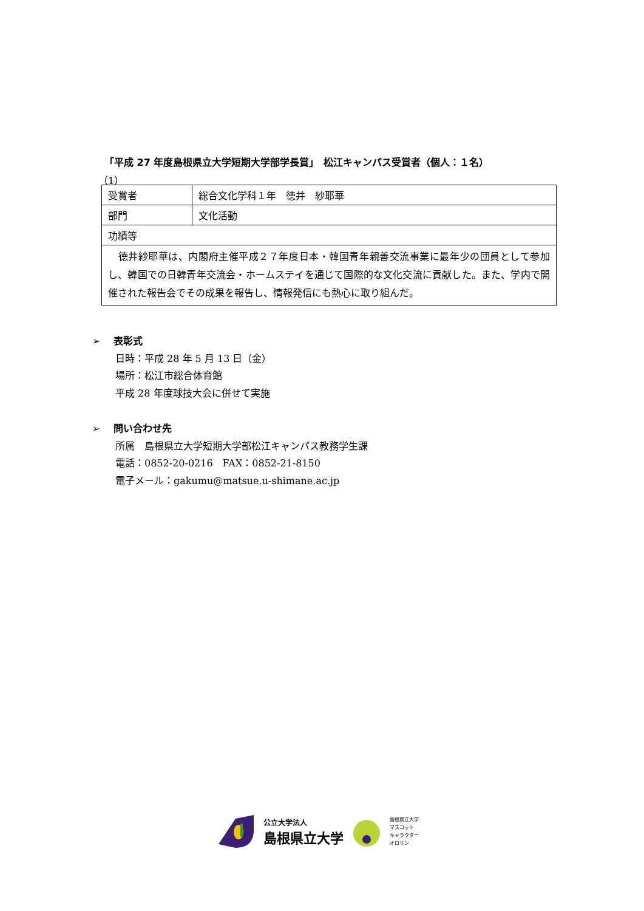「平成 27 年度島根県立大学短期大学部学長賞」　松江キャンパス受賞者（個人：１名）
（1）
| 受賞者 | 総合文化学科１年 徳井 紗耶華 |
| 部門 | 文化活動 |
| 功績等 | |
| 徳井紗耶華は、内閣府主催平成２７年度日本・韓国青年親善交流事業に最年少の団員として参加し、韓国での日韓青年交流会・ホームステイを通じて国際的な文化交流に貢献した。また、学内で開催された報告会でその成果を報告し、情報発信にも熱心に取り組んだ。 | |
➢　 表彰式
日時：平成 28 年 5 月 13 日（金）
場所：松江市総合体育館
平成 28 年度球技大会に併せて実施
➢　 問い合わせ先
所属　島根県立大学短期大学部松江キャンパス教務学生課
電話：0852-20-0216　FAX：0852-21-8150
電子メール：gakumu@matsue.u-shimane.ac.jp
公立大学法人
島根県立大学
島根県立大学
マスコット
キャラクター
オロリン